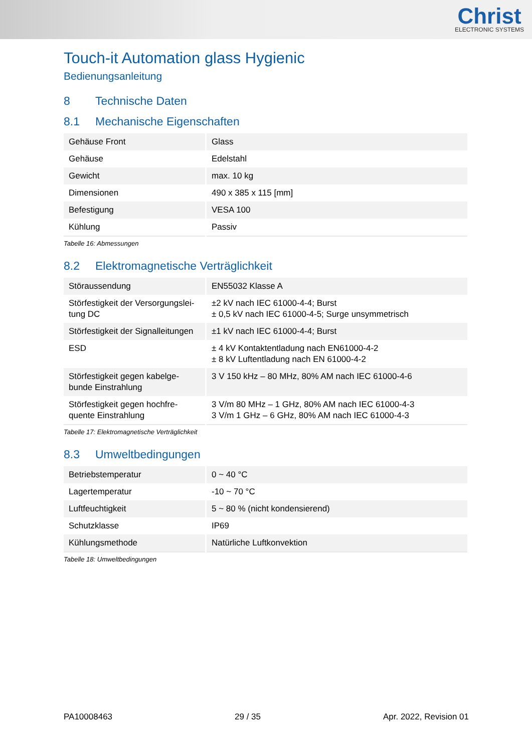Christ
ELECTRONIC SYSTEMS
Touch-it Automation glass Hygienic
Bedienungsanleitung
8 Technische Daten
8.1 Mechanische Eigenschaften
| Gehäuse Front | Glass |
| Gehäuse | Edelstahl |
| Gewicht | max. 10 kg |
| Dimensionen | 490 x 385 x 115 [mm] |
| Befestigung | VESA 100 |
| Kühlung | Passiv |
Tabelle 16: Abmessungen
8.2 Elektromagnetische Verträglichkeit
| Störaussendung | EN55032 Klasse A |
| Störfestigkeit der Versorgungslei-tung DC | ±2 kV nach IEC 61000-4-4; Burst ± 0,5 kV nach IEC 61000-4-5; Surge unsymmetrisch |
| Störfestigkeit der Signalleitungen | ±1 kV nach IEC 61000-4-4; Burst |
| ESD | ± 4 kV Kontaktentladung nach EN61000-4-2 ± 8 kV Luftentladung nach EN 61000-4-2 |
| Störfestigkeit gegen kabelge-bunde Einstrahlung | 3 V 150 kHz – 80 MHz, 80% AM nach IEC 61000-4-6 |
| Störfestigkeit gegen hochfre-quente Einstrahlung | 3 V/m 80 MHz – 1 GHz, 80% AM nach IEC 61000-4-3 3 V/m 1 GHz – 6 GHz, 80% AM nach IEC 61000-4-3 |
Tabelle 17: Elektromagnetische Verträglichkeit
8.3 Umweltbedingungen
| Betriebstemperatur | 0 ~ 40 °C |
| Lagertemperatur | -10 ~ 70 °C |
| Luftfeuchtigkeit | 5 ~ 80 % (nicht kondensierend) |
| Schutzklasse | IP69 |
| Kühlungsmethode | Natürliche Luftkonvektion |
Tabelle 18: Umweltbedingungen
PA10008463 29 / 35 Apr. 2022, Revision 01